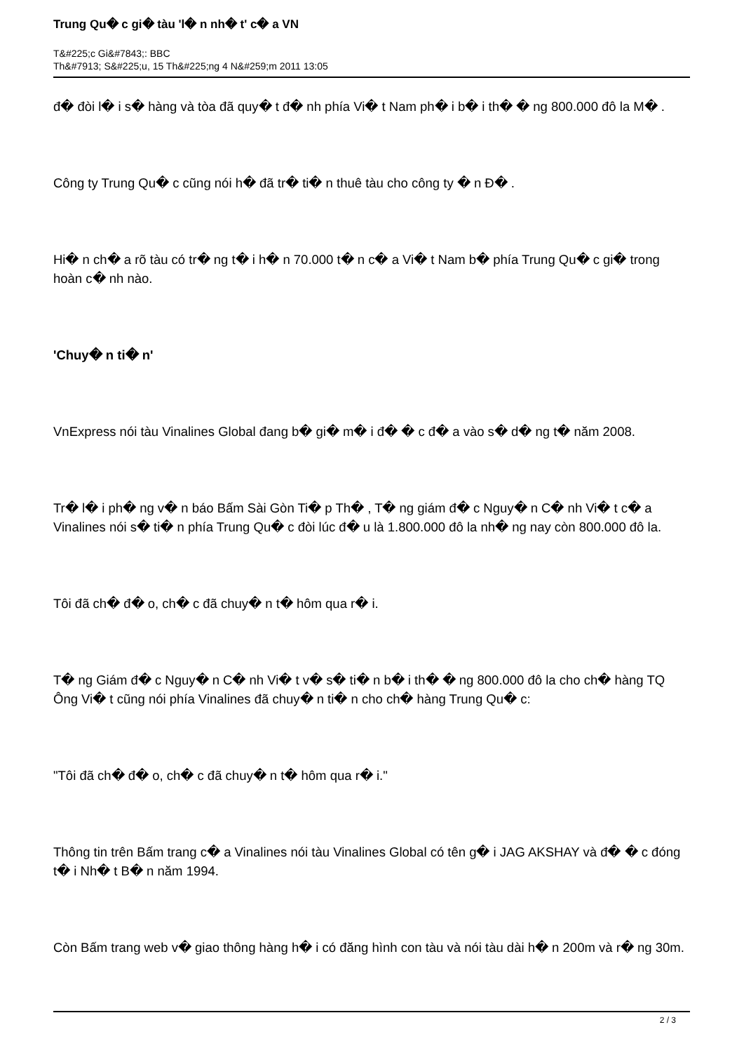Trung Qu� c gi� tàu 'l� n nh� t' c� a VN
T&#225;c Gi&#7843;: BBC
Th&#7913; S&#225;u, 15 Th&#225;ng 4 N&#259;m 2011 13:05
đ� đòi l� i s� hàng và tòa đã quy� t đ� nh phía Vi� t Nam ph� i b� i th� � ng 800.000 đô la M� .
Công ty Trung Qu� c cũng nói h� đã tr� ti� n thuê tàu cho công ty � n Đ� .
Hi� n ch� a rõ tàu có tr� ng t� i h� n 70.000 t� n c� a Vi� t Nam b� phía Trung Qu� c gi� trong hoàn c� nh nào.
'Chuy� n ti� n'
VnExpress nói tàu Vinalines Global đang b� gi� m� i đ� � c đ� a vào s� d� ng t� năm 2008.
Tr� l� i ph� ng v� n báo Bấm Sài Gòn Ti� p Th� , T� ng giám đ� c Nguy� n C� nh Vi� t c� a Vinalines nói s� ti� n phía Trung Qu� c đòi lúc đ� u là 1.800.000 đô la nh� ng nay còn 800.000 đô la.
Tôi đã ch� đ� o, ch� c đã chuy� n t� hôm qua r� i.
T� ng Giám đ� c Nguy� n C� nh Vi� t v� s� ti� n b� i th� � ng 800.000 đô la cho ch� hàng TQ
Ông Vi� t cũng nói phía Vinalines đã chuy� n ti� n cho ch� hàng Trung Qu� c:
"Tôi đã ch� đ� o, ch� c đã chuy� n t� hôm qua r� i."
Thông tin trên Bấm trang c� a Vinalines nói tàu Vinalines Global có tên g� i JAG AKSHAY và đ� � c đóng t� i Nh� t B� n năm 1994.
Còn Bấm trang web v� giao thông hàng h� i có đăng hình con tàu và nói tàu dài h� n 200m và r� ng 30m.
2 / 3